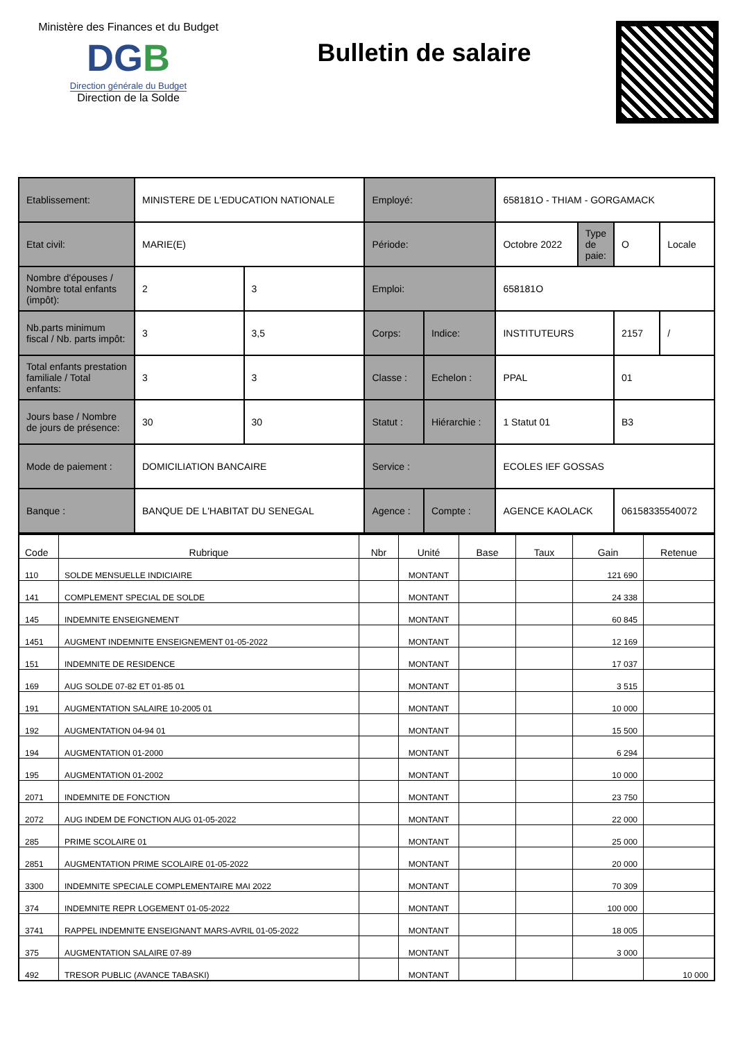Ministère des Finances et du Budget
DGB
Direction générale du Budget
Direction de la Solde
Bulletin de salaire
| Etablissement: | MINISTERE DE L'EDUCATION NATIONALE | | Employé: | | 658181O - THIAM - GORGAMACK | | | |
| Etat civil: | MARIE(E) | | Période: | | Octobre 2022 | Type de paie: | O | Locale |
| Nombre d'épouses / Nombre total enfants (impôt): | 2 | 3 | Emploi: | | 658181O | | | |
| Nb.parts minimum fiscal / Nb. parts impôt: | 3 | 3,5 | Corps: | Indice: | INSTITUTEURS | | 2157 | / |
| Total enfants prestation familiale / Total enfants: | 3 | 3 | Classe : | Echelon : | PPAL | | 01 | |
| Jours base / Nombre de jours de présence: | 30 | 30 | Statut : | Hiérarchie : | 1 Statut 01 | | B3 | |
| Mode de paiement : | DOMICILIATION BANCAIRE | | Service : | | ECOLES IEF GOSSAS | | | |
| Banque : | BANQUE DE L'HABITAT DU SENEGAL | | Agence : | Compte : | AGENCE KAOLACK | | 06158335540072 | |
| Code | Rubrique | Nbr | Unité | Base | Taux | Gain | Retenue |
| --- | --- | --- | --- | --- | --- | --- | --- |
| 110 | SOLDE MENSUELLE INDICIAIRE | | MONTANT | | | 121 690 | |
| 141 | COMPLEMENT SPECIAL DE SOLDE | | MONTANT | | | 24 338 | |
| 145 | INDEMNITE ENSEIGNEMENT | | MONTANT | | | 60 845 | |
| 1451 | AUGMENT INDEMNITE ENSEIGNEMENT 01-05-2022 | | MONTANT | | | 12 169 | |
| 151 | INDEMNITE DE RESIDENCE | | MONTANT | | | 17 037 | |
| 169 | AUG SOLDE 07-82 ET 01-85 01 | | MONTANT | | | 3 515 | |
| 191 | AUGMENTATION SALAIRE 10-2005 01 | | MONTANT | | | 10 000 | |
| 192 | AUGMENTATION 04-94 01 | | MONTANT | | | 15 500 | |
| 194 | AUGMENTATION 01-2000 | | MONTANT | | | 6 294 | |
| 195 | AUGMENTATION 01-2002 | | MONTANT | | | 10 000 | |
| 2071 | INDEMNITE DE FONCTION | | MONTANT | | | 23 750 | |
| 2072 | AUG INDEM DE FONCTION AUG 01-05-2022 | | MONTANT | | | 22 000 | |
| 285 | PRIME SCOLAIRE 01 | | MONTANT | | | 25 000 | |
| 2851 | AUGMENTATION PRIME SCOLAIRE 01-05-2022 | | MONTANT | | | 20 000 | |
| 3300 | INDEMNITE SPECIALE COMPLEMENTAIRE MAI 2022 | | MONTANT | | | 70 309 | |
| 374 | INDEMNITE REPR LOGEMENT 01-05-2022 | | MONTANT | | | 100 000 | |
| 3741 | RAPPEL INDEMNITE ENSEIGNANT MARS-AVRIL 01-05-2022 | | MONTANT | | | 18 005 | |
| 375 | AUGMENTATION SALAIRE 07-89 | | MONTANT | | | 3 000 | |
| 492 | TRESOR PUBLIC (AVANCE TABASKI) | | MONTANT | | | | 10 000 |